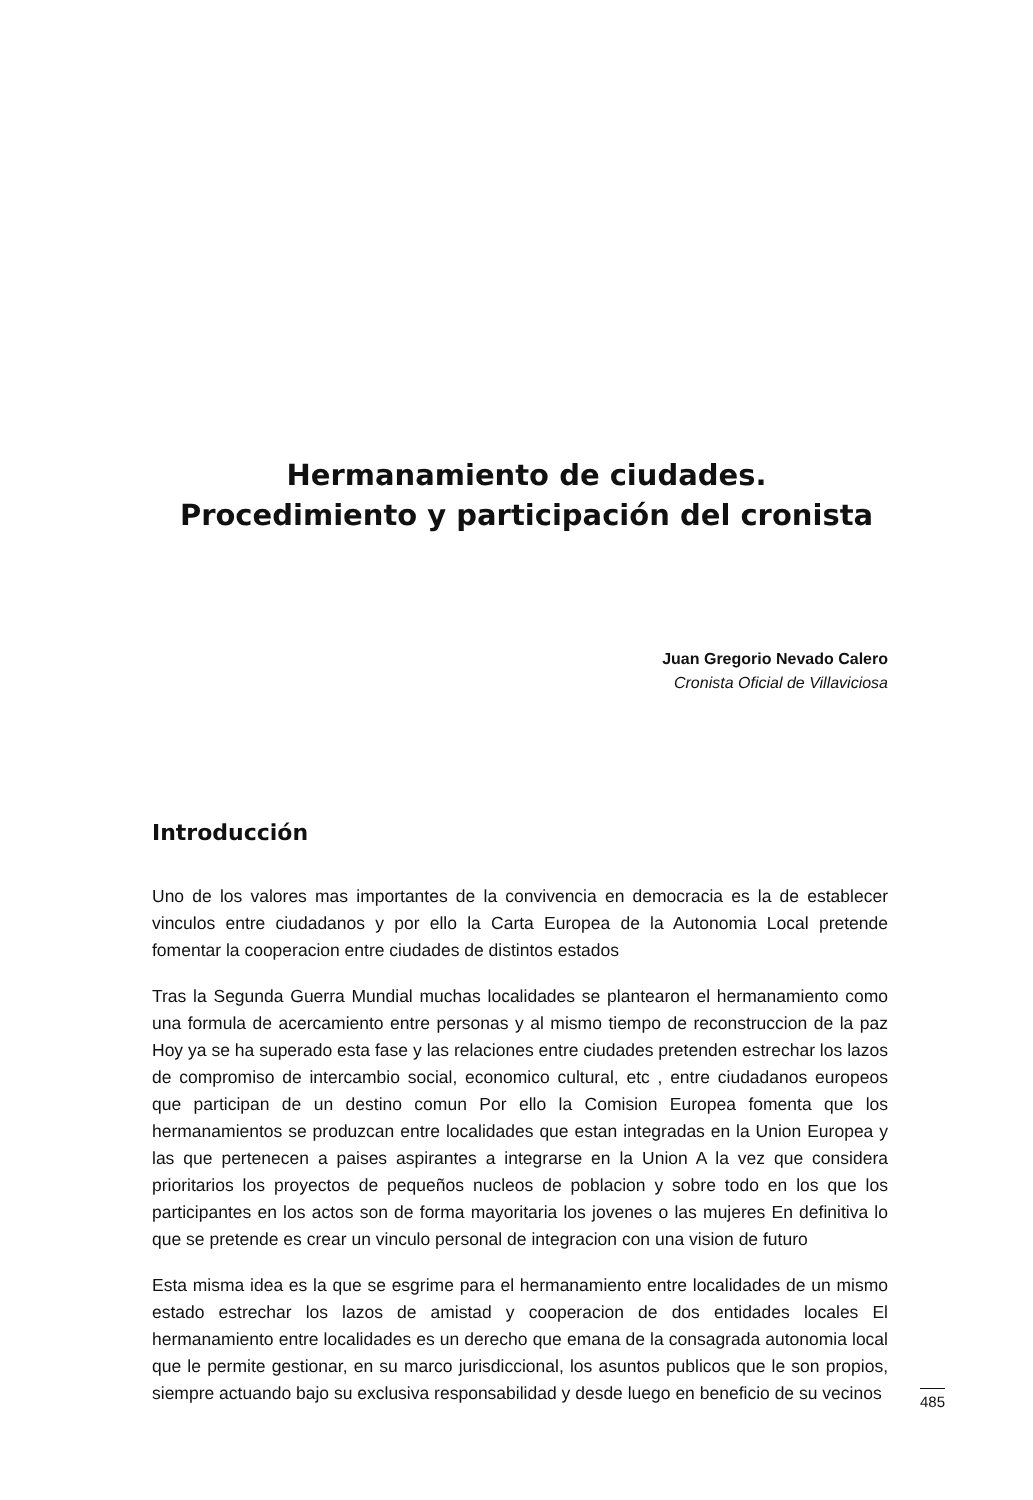Hermanamiento de ciudades.
Procedimiento y participación del cronista
Juan Gregorio Nevado Calero
Cronista Oficial de Villaviciosa
Introducción
Uno de los valores mas importantes de la convivencia en democracia es la de establecer vinculos entre ciudadanos y por ello la Carta Europea de la Autonomia Local pretende fomentar la cooperacion entre ciudades de distintos estados
Tras la Segunda Guerra Mundial muchas localidades se plantearon el hermanamiento como una formula de acercamiento entre personas y al mismo tiempo de reconstruccion de la paz Hoy ya se ha superado esta fase y las relaciones entre ciudades pretenden estrechar los lazos de compromiso de intercambio social, economico cultural, etc , entre ciudadanos europeos que participan de un destino comun Por ello la Comision Europea fomenta que los hermanamientos se produzcan entre localidades que estan integradas en la Union Europea y las que pertenecen a paises aspirantes a integrarse en la Union A la vez que considera prioritarios los proyectos de pequeños nucleos de poblacion y sobre todo en los que los participantes en los actos son de forma mayoritaria los jovenes o las mujeres En definitiva lo que se pretende es crear un vinculo personal de integracion con una vision de futuro
Esta misma idea es la que se esgrime para el hermanamiento entre localidades de un mismo estado estrechar los lazos de amistad y cooperacion de dos entidades locales El hermanamiento entre localidades es un derecho que emana de la consagrada autonomia local que le permite gestionar, en su marco jurisdiccional, los asuntos publicos que le son propios, siempre actuando bajo su exclusiva responsabilidad y desde luego en beneficio de su vecinos
485